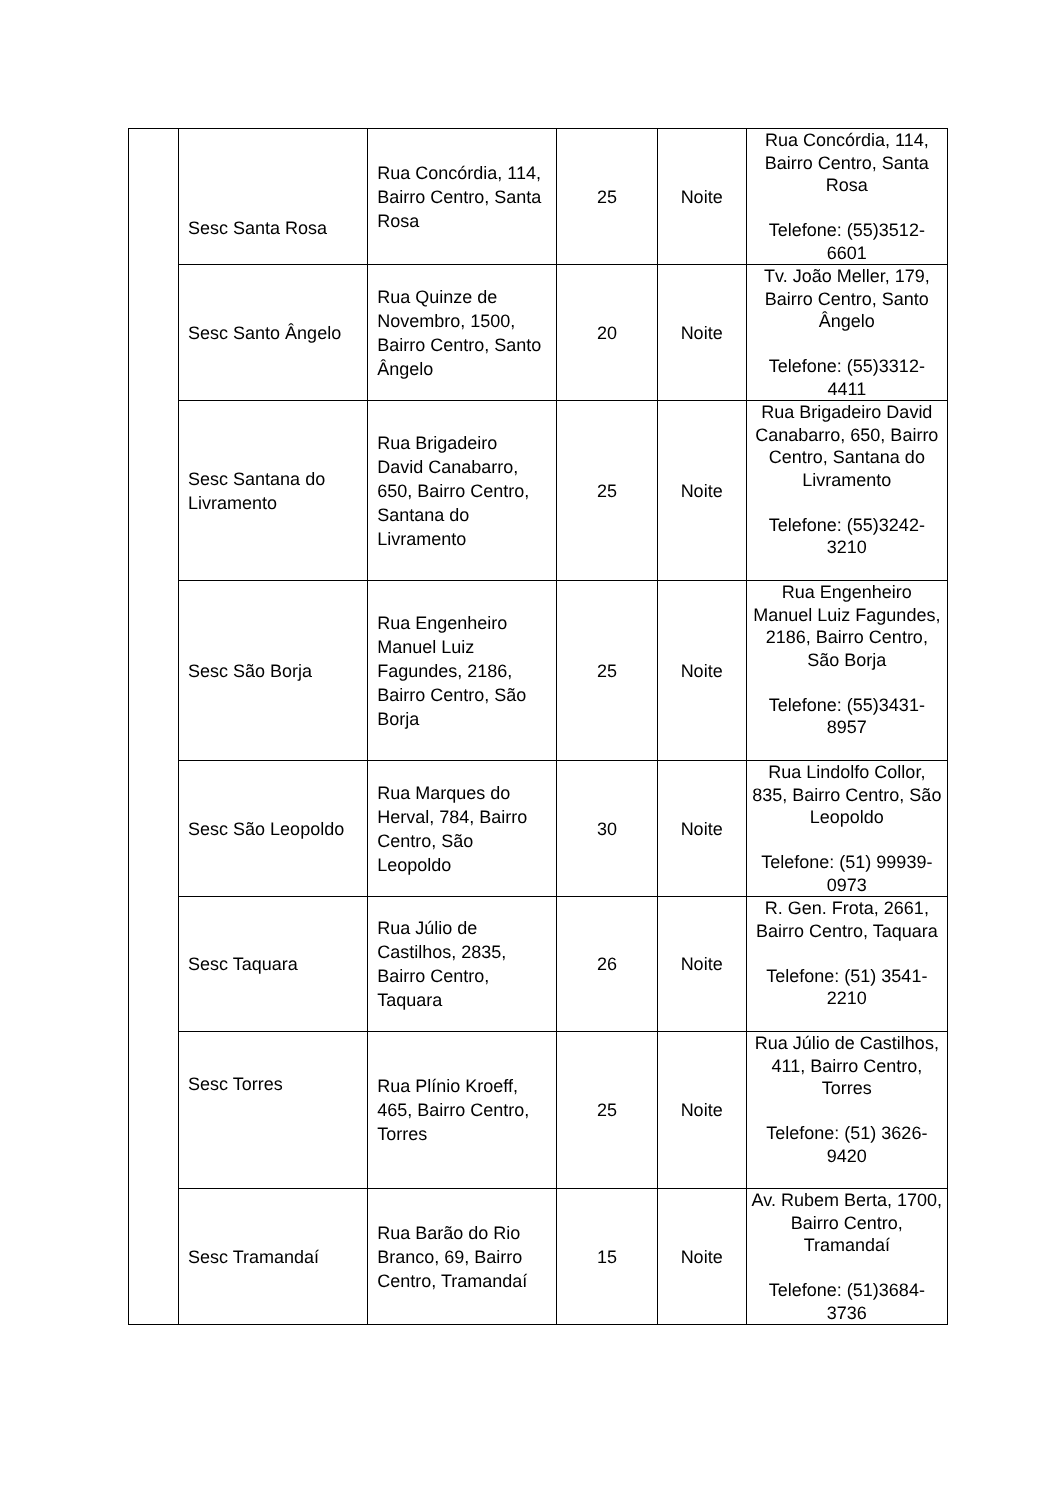| | Sesc Santa Rosa | Rua Concórdia, 114, Bairro Centro, Santa Rosa | 25 | Noite | Rua Concórdia, 114, Bairro Centro, Santa Rosa Telefone: (55)3512-6601 |
| | Sesc Santo Ângelo | Rua Quinze de Novembro, 1500, Bairro Centro, Santo Ângelo | 20 | Noite | Tv. João Meller, 179, Bairro Centro, Santo Ângelo Telefone: (55)3312-4411 |
| | Sesc Santana do Livramento | Rua Brigadeiro David Canabarro, 650, Bairro Centro, Santana do Livramento | 25 | Noite | Rua Brigadeiro David Canabarro, 650, Bairro Centro, Santana do Livramento Telefone: (55)3242-3210 |
| | Sesc São Borja | Rua Engenheiro Manuel Luiz Fagundes, 2186, Bairro Centro, São Borja | 25 | Noite | Rua Engenheiro Manuel Luiz Fagundes, 2186, Bairro Centro, São Borja Telefone: (55)3431-8957 |
| | Sesc São Leopoldo | Rua Marques do Herval, 784, Bairro Centro, São Leopoldo | 30 | Noite | Rua Lindolfo Collor, 835, Bairro Centro, São Leopoldo Telefone: (51) 99939-0973 |
| | Sesc Taquara | Rua Júlio de Castilhos, 2835, Bairro Centro, Taquara | 26 | Noite | R. Gen. Frota, 2661, Bairro Centro, Taquara Telefone: (51) 3541-2210 |
| | Sesc Torres | Rua Plínio Kroeff, 465, Bairro Centro, Torres | 25 | Noite | Rua Júlio de Castilhos, 411, Bairro Centro, Torres Telefone: (51) 3626-9420 |
| | Sesc Tramandaí | Rua Barão do Rio Branco, 69, Bairro Centro, Tramandaí | 15 | Noite | Av. Rubem Berta, 1700, Bairro Centro, Tramandaí Telefone: (51)3684-3736 |